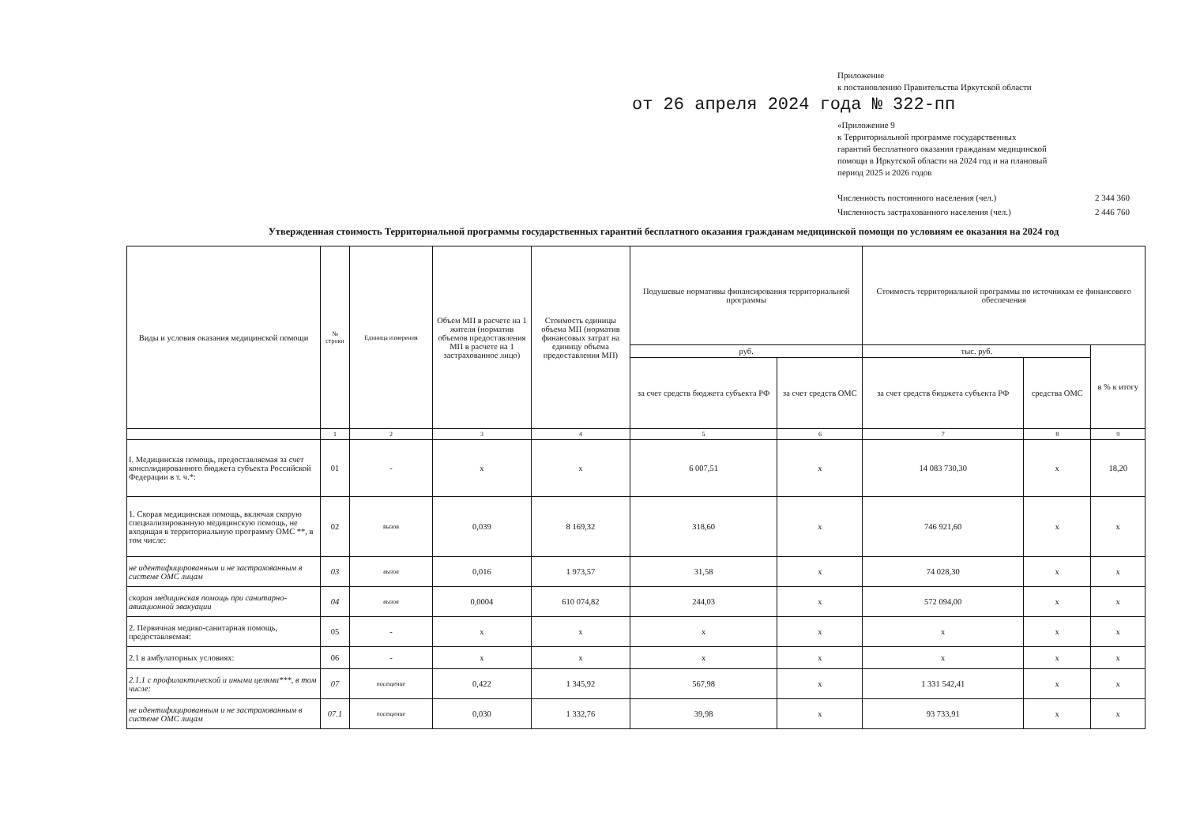Приложение
к постановлению Правительства Иркутской области
от 26 апреля 2024 года № 322-пп
«Приложение 9
к Территориальной программе государственных
гарантий бесплатного оказания гражданам медицинской
помощи в Иркутской области на 2024 год и на плановый
период 2025 и 2026 годов
Численность постоянного населения (чел.) 2 344 360
Численность застрахованного населения (чел.) 2 446 760
Утвержденная стоимость Территориальной программы государственных гарантий бесплатного оказания гражданам медицинской помощи по условиям ее оказания на 2024 год
| Виды и условия оказания медицинской помощи | № строки | Единица измерения | Объем МП в расчете на 1 жителя (норматив объемов предоставления МП в расчете на 1 застрахованное лицо) | Стоимость единицы объема МП (норматив финансовых затрат на единицу объема предоставления МП) | Подушевые нормативы финансирования территориальной программы | | Стоимость территориальной программы по источникам ее финансового обеспечения | | |
| --- | --- | --- | --- | --- | --- | --- | --- | --- | --- |
| | | | | | руб. | | тыс. руб. | | в % к итогу |
| | | | | | за счет средств бюджета субъекта РФ | за счет средств ОМС | за счет средств бюджета субъекта РФ | средства ОМС | |
| | 1 | 2 | 3 | 4 | 5 | 6 | 7 | 8 | 9 |
| I. Медицинская помощь, предоставляемая за счет консолидированного бюджета субъекта Российской Федерации в т. ч.*: | 01 | - | х | х | 6 007,51 | х | 14 083 730,30 | х | 18,20 |
| 1. Скорая медицинская помощь, включая скорую специализированную медицинскую помощь, не входящая в территориальную программу ОМС **, в том числе: | 02 | вызов | 0,039 | 8 169,32 | 318,60 | х | 746 921,60 | х | х |
| не идентифицированным и не застрахованным в системе ОМС лицам | 03 | вызов | 0,016 | 1 973,57 | 31,58 | х | 74 028,30 | х | х |
| скорая медицинская помощь при санитарно-авиационной эвакуации | 04 | вызов | 0,0004 | 610 074,82 | 244,03 | х | 572 094,00 | х | х |
| 2. Первичная медико-санитарная помощь, предоставляемая: | 05 | - | х | х | х | х | х | х | х |
| 2.1 в амбулаторных условиях: | 06 | - | х | х | х | х | х | х | х |
| 2.1.1 с профилактической и иными целями***, в том числе: | 07 | посещение | 0,422 | 1 345,92 | 567,98 | х | 1 331 542,41 | х | х |
| не идентифицированным и не застрахованным в системе ОМС лицам | 07.1 | посещение | 0,030 | 1 332,76 | 39,98 | х | 93 733,91 | х | х |